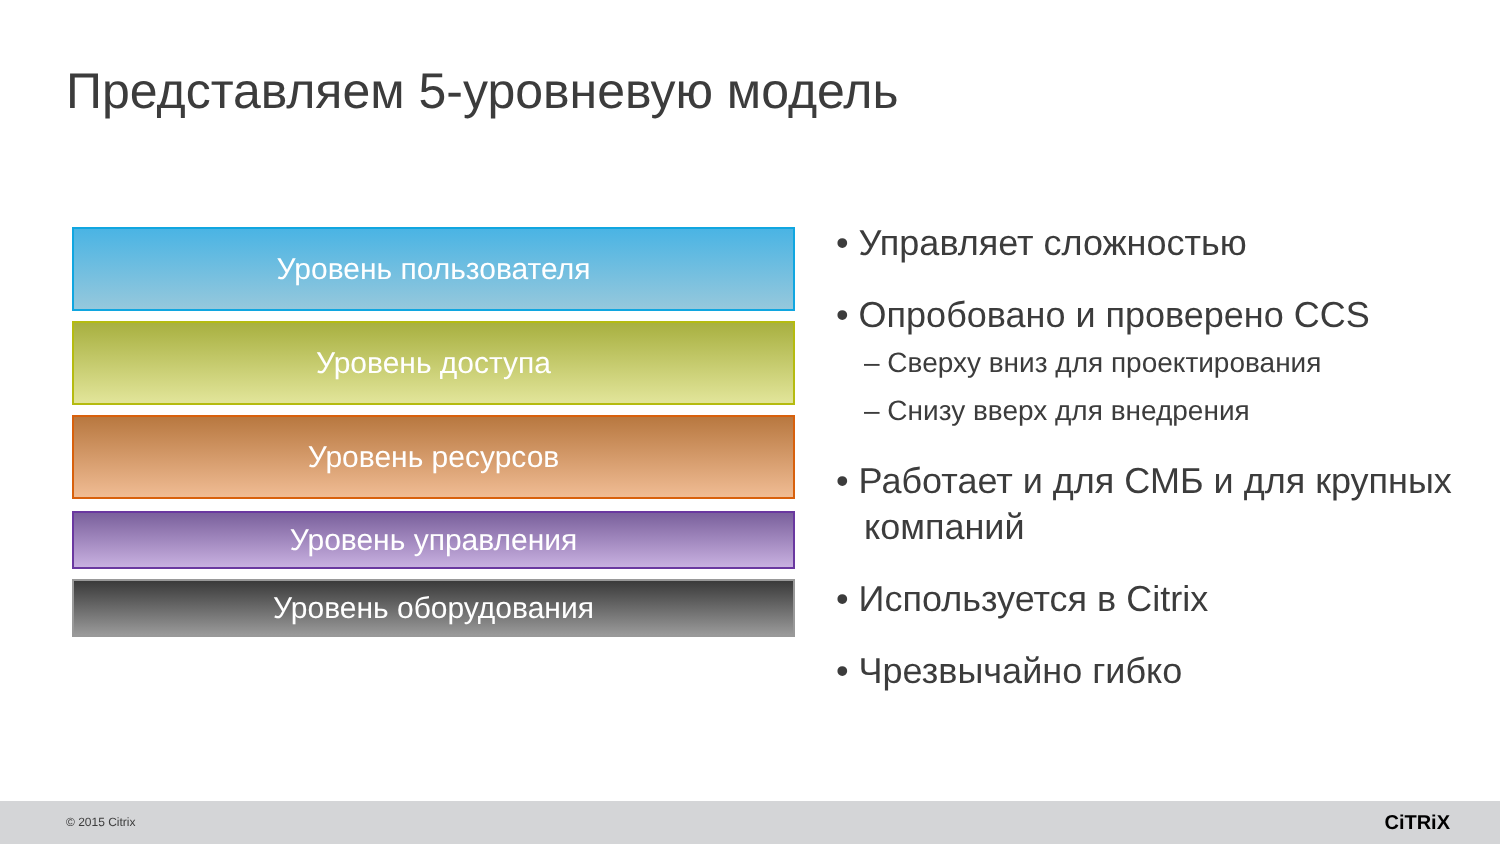Представляем 5-уровневую модель
Уровень пользователя
Уровень доступа
Уровень ресурсов
Уровень управления
Уровень оборудования
• Управляет сложностью
• Опробовано и проверено CCS
– Сверху вниз для проектирования
– Снизу вверх для внедрения
• Работает и для СМБ и для крупных компаний
• Используется в Citrix
• Чрезвычайно гибко
© 2015 Citrix CiTRiX